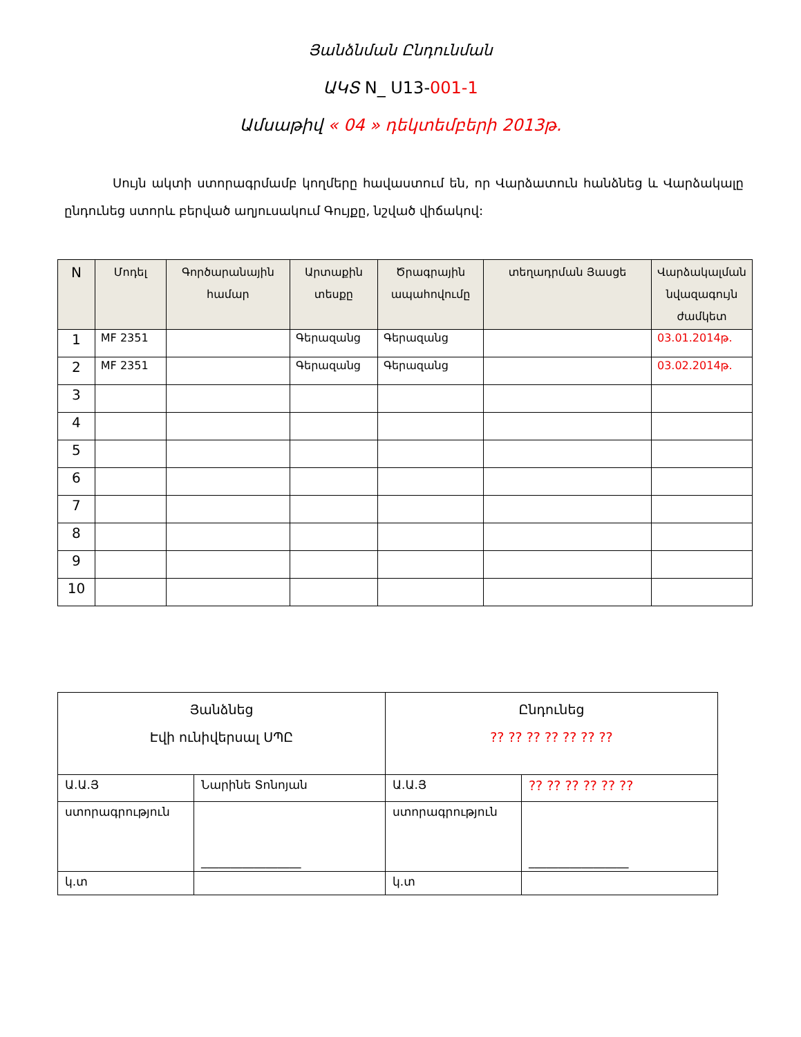Յանձնման Ընդունման
ԱԿՏ N_ U13-001-1
Ամսաթիվ « 04 » դեկտեմբերի 2013թ.
Սույն ակտի ստորագրմամբ կողմերը հավաստում են, որ Վարձատուն հանձնեց և Վարձակալը ընդունեց ստորև բերված աղյուսակում Գույքը, նշված վիճակով:
| N | Մոդել | Գործարանային համար | Արտաքին տեսքը | Ծրագրային ապահովումը | տեղադրման Յասցե | Վարձակալման նվազագույն ժամկետ |
| --- | --- | --- | --- | --- | --- | --- |
| 1 | MF 2351 | | Գերազանց | Գերազանց | | 03.01.2014թ. |
| 2 | MF 2351 | | Գերազանց | Գերազանց | | 03.02.2014թ. |
| 3 | | | | | | |
| 4 | | | | | | |
| 5 | | | | | | |
| 6 | | | | | | |
| 7 | | | | | | |
| 8 | | | | | | |
| 9 | | | | | | |
| 10 | | | | | | |
| Յանձնեց Էվի ունիվերսալ ՍՊԸ | | Ընդունեց ?? ?? ?? ?? ?? ?? ?? | |
| Ա.Ա.Յ | Նարինե Տոնոյան | Ա.Ա.Յ | ?? ?? ?? ?? ?? ?? |
| ստորագրություն | _________________ | ստորագրություն | _________________ |
| կ.տ | | կ.տ | |